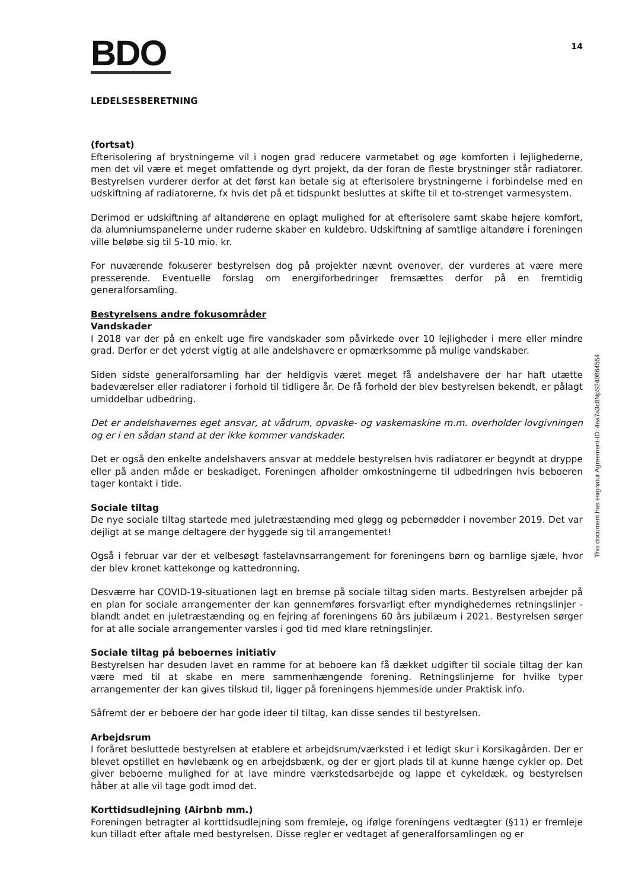BDO
14
LEDELSESBERETNING
(fortsat)
Efterisolering af brystningerne vil i nogen grad reducere varmetabet og øge komforten i lejlighederne, men det vil være et meget omfattende og dyrt projekt, da der foran de fleste brystninger står radiatorer. Bestyrelsen vurderer derfor at det først kan betale sig at efterisolere brystningerne i forbindelse med en udskiftning af radiatorerne, fx hvis det på et tidspunkt besluttes at skifte til et to-strenget varmesystem.
Derimod er udskiftning af altandørene en oplagt mulighed for at efterisolere samt skabe højere komfort, da alumniumspanelerne under ruderne skaber en kuldebro. Udskiftning af samtlige altandøre i foreningen ville beløbe sig til 5-10 mio. kr.
For nuværende fokuserer bestyrelsen dog på projekter nævnt ovenover, der vurderes at være mere presserende. Eventuelle forslag om energiforbedringer fremsættes derfor på en fremtidig generalforsamling.
Bestyrelsens andre fokusområder
Vandskader
I 2018 var der på en enkelt uge fire vandskader som påvirkede over 10 lejligheder i mere eller mindre grad. Derfor er det yderst vigtig at alle andelshavere er opmærksomme på mulige vandskaber.
Siden sidste generalforsamling har der heldigvis været meget få andelshavere der har haft utætte badeværelser eller radiatorer i forhold til tidligere år. De få forhold der blev bestyrelsen bekendt, er pålagt umiddelbar udbedring.
Det er andelshavernes eget ansvar, at vådrum, opvaske- og vaskemaskine m.m. overholder lovgivningen og er i en sådan stand at der ikke kommer vandskader.
Det er også den enkelte andelshavers ansvar at meddele bestyrelsen hvis radiatorer er begyndt at dryppe eller på anden måde er beskadiget. Foreningen afholder omkostningerne til udbedringen hvis beboeren tager kontakt i tide.
Sociale tiltag
De nye sociale tiltag startede med juletræstænding med gløgg og pebernødder i november 2019. Det var dejligt at se mange deltagere der hyggede sig til arrangementet!
Også i februar var der et velbesøgt fastelavnsarrangement for foreningens børn og barnlige sjæle, hvor der blev kronet kattekonge og kattedronning.
Desværre har COVID-19-situationen lagt en bremse på sociale tiltag siden marts. Bestyrelsen arbejder på en plan for sociale arrangementer der kan gennemføres forsvarligt efter myndighedernes retningslinjer - blandt andet en juletræstænding og en fejring af foreningens 60 års jubilæum i 2021. Bestyrelsen sørger for at alle sociale arrangementer varsles i god tid med klare retningslinjer.
Sociale tiltag på beboernes initiativ
Bestyrelsen har desuden lavet en ramme for at beboere kan få dækket udgifter til sociale tiltag der kan være med til at skabe en mere sammenhængende forening. Retningslinjerne for hvilke typer arrangementer der kan gives tilskud til, ligger på foreningens hjemmeside under Praktisk info.
Såfremt der er beboere der har gode ideer til tiltag, kan disse sendes til bestyrelsen.
Arbejdsrum
I foråret besluttede bestyrelsen at etablere et arbejdsrum/værksted i et ledigt skur i Korsikagården. Der er blevet opstillet en høvlebænk og en arbejdsbænk, og der er gjort plads til at kunne hænge cykler op. Det giver beboerne mulighed for at lave mindre værkstedsarbejde og lappe et cykeldæk, og bestyrelsen håber at alle vil tage godt imod det.
Korttidsudlejning (Airbnb mm.)
Foreningen betragter al korttidsudlejning som fremleje, og ifølge foreningens vedtægter (§11) er fremleje kun tilladt efter aftale med bestyrelsen. Disse regler er vedtaget af generalforsamlingen og er
This document has esignatur Agreement-ID: 4ea7a3c8NpS240864554